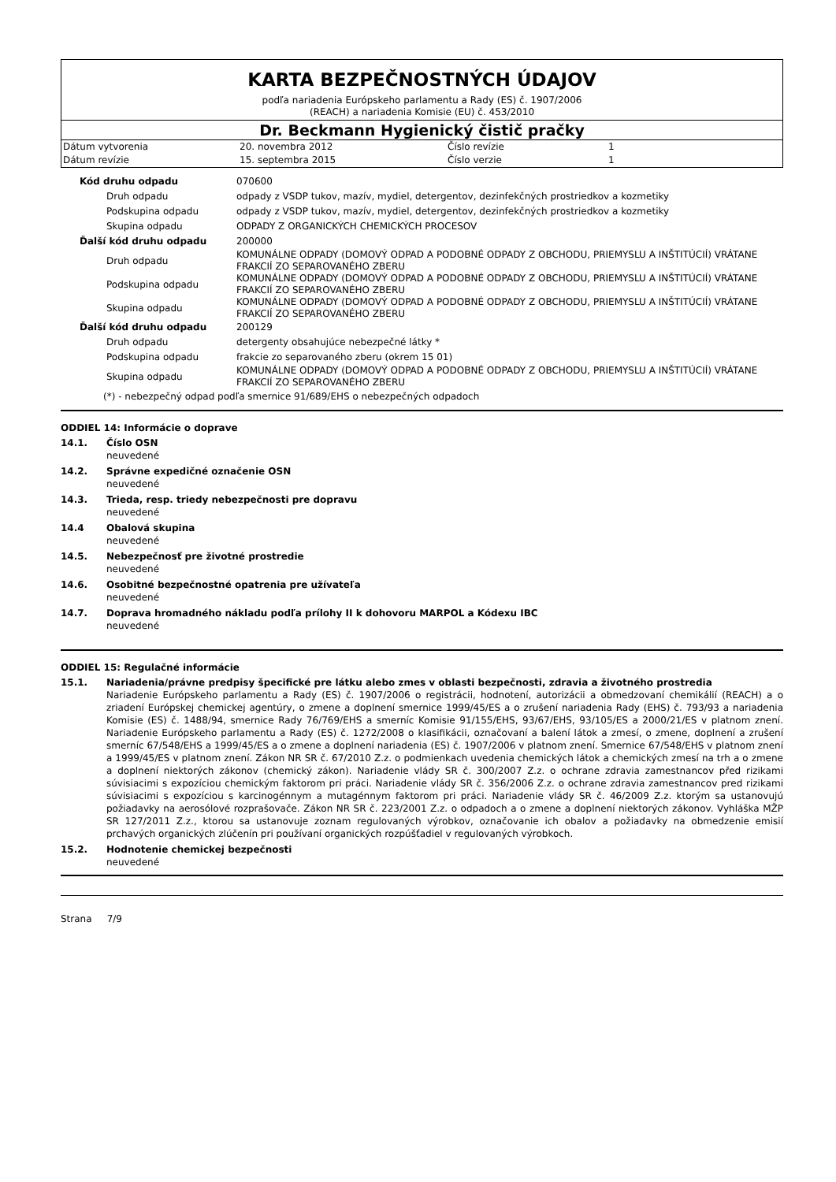KARTA BEZPEČNOSTNÝCH ÚDAJOV
podľa nariadenia Európskeho parlamentu a Rady (ES) č. 1907/2006
(REACH) a nariadenia Komisie (EU) č. 453/2010
Dr. Beckmann Hygienický čistič pračky
| Dátum vytvorenia | 20. novembra 2012 | Číslo revízie | 1 |
| Dátum revízie | 15. septembra 2015 | Číslo verzie | 1 |
| Kód druhu odpadu | 070600 |
| Druh odpadu | odpady z VSDP tukov, mazív, mydiel, detergentov, dezinfekčných prostriedkov a kozmetiky |
| Podskupina odpadu | odpady z VSDP tukov, mazív, mydiel, detergentov, dezinfekčných prostriedkov a kozmetiky |
| Skupina odpadu | ODPADY Z ORGANICKÝCH CHEMICKÝCH PROCESOV |
| Ďalší kód druhu odpadu | 200000 |
| Druh odpadu | KOMUNÁLNE ODPADY (DOMOVÝ ODPAD A PODOBNÉ ODPADY Z OBCHODU, PRIEMYSLU A INŠTITÚCIÍ) VRÁTANE FRAKCIÍ ZO SEPAROVANÉHO ZBERU |
| Podskupina odpadu | KOMUNÁLNE ODPADY (DOMOVÝ ODPAD A PODOBNÉ ODPADY Z OBCHODU, PRIEMYSLU A INŠTITÚCIÍ) VRÁTANE FRAKCIÍ ZO SEPAROVANÉHO ZBERU |
| Skupina odpadu | KOMUNÁLNE ODPADY (DOMOVÝ ODPAD A PODOBNÉ ODPADY Z OBCHODU, PRIEMYSLU A INŠTITÚCIÍ) VRÁTANE FRAKCIÍ ZO SEPAROVANÉHO ZBERU |
| Ďalší kód druhu odpadu | 200129 |
| Druh odpadu | detergenty obsahujúce nebezpečné látky * |
| Podskupina odpadu | frakcie zo separovaného zberu (okrem 15 01) |
| Skupina odpadu | KOMUNÁLNE ODPADY (DOMOVÝ ODPAD A PODOBNÉ ODPADY Z OBCHODU, PRIEMYSLU A INŠTITÚCIÍ) VRÁTANE FRAKCIÍ ZO SEPAROVANÉHO ZBERU |
(*) - nebezpečný odpad podľa smernice 91/689/EHS o nebezpečných odpadoch
ODDIEL 14: Informácie o doprave
14.1. Číslo OSN
neuvedené
14.2. Správne expedičné označenie OSN
neuvedené
14.3. Trieda, resp. triedy nebezpečnosti pre dopravu
neuvedené
14.4 Obalová skupina
neuvedené
14.5. Nebezpečnosť pre životné prostredie
neuvedené
14.6. Osobitné bezpečnostné opatrenia pre užívateľa
neuvedené
14.7. Doprava hromadného nákladu podľa prílohy II k dohovoru MARPOL a Kódexu IBC
neuvedené
ODDIEL 15: Regulačné informácie
15.1. Nariadenia/právne predpisy špecifické pre látku alebo zmes v oblasti bezpečnosti, zdravia a životného prostredia
Nariadenie Európskeho parlamentu a Rady (ES) č. 1907/2006 o registrácii, hodnotení, autorizácii a obmedzovaní chemikálií (REACH) a o zriadení Európskej chemickej agentúry, o zmene a doplnení smernice 1999/45/ES a o zrušení nariadenia Rady (EHS) č. 793/93 a nariadenia Komisie (ES) č. 1488/94, smernice Rady 76/769/EHS a smerníc Komisie 91/155/EHS, 93/67/EHS, 93/105/ES a 2000/21/ES v platnom znení. Nariadenie Európskeho parlamentu a Rady (ES) č. 1272/2008 o klasifikácii, označovaní a balení látok a zmesí, o zmene, doplnení a zrušení smerníc 67/548/EHS a 1999/45/ES a o zmene a doplnení nariadenia (ES) č. 1907/2006 v platnom znení. Smernice 67/548/EHS v platnom znení a 1999/45/ES v platnom znení. Zákon NR SR č. 67/2010 Z.z. o podmienkach uvedenia chemických látok a chemických zmesí na trh a o zmene a doplnení niektorých zákonov (chemický zákon). Nariadenie vlády SR č. 300/2007 Z.z. o ochrane zdravia zamestnancov před rizikami súvisiacimi s expozíciou chemickým faktorom pri práci. Nariadenie vlády SR č. 356/2006 Z.z. o ochrane zdravia zamestnancov pred rizikami súvisiacimi s expozíciou s karcinogénnym a mutagénnym faktorom pri práci. Nariadenie vlády SR č. 46/2009 Z.z. ktorým sa ustanovujú požiadavky na aerosólové rozprašovače. Zákon NR SR č. 223/2001 Z.z. o odpadoch a o zmene a doplnení niektorých zákonov. Vyhláška MŽP SR 127/2011 Z.z., ktorou sa ustanovuje zoznam regulovaných výrobkov, označovanie ich obalov a požiadavky na obmedzenie emisií prchavých organických zlúčenín pri používaní organických rozpúšťadiel v regulovaných výrobkoch.
15.2. Hodnotenie chemickej bezpečnosti
neuvedené
Strana 7/9